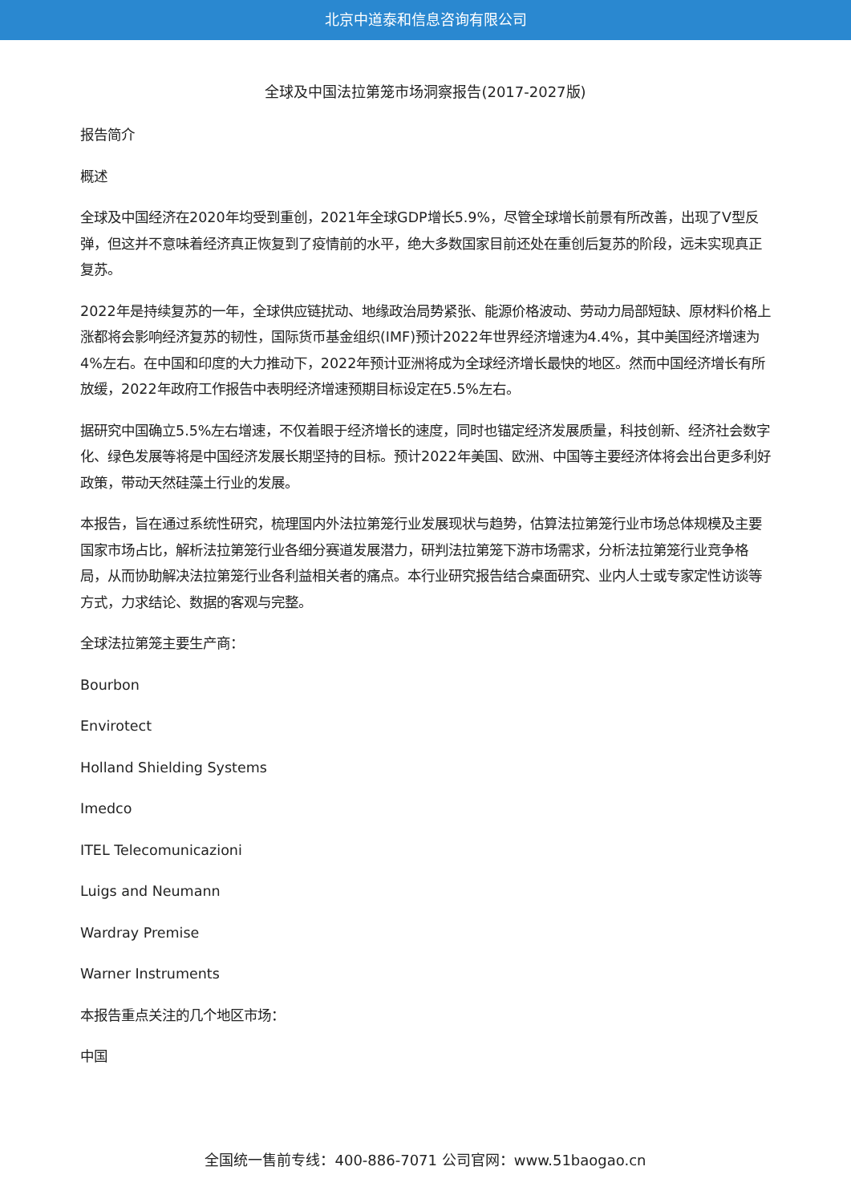北京中道泰和信息咨询有限公司
全球及中国法拉第笼市场洞察报告(2017-2027版)
报告简介
概述
全球及中国经济在2020年均受到重创，2021年全球GDP增长5.9%，尽管全球增长前景有所改善，出现了V型反弹，但这并不意味着经济真正恢复到了疫情前的水平，绝大多数国家目前还处在重创后复苏的阶段，远未实现真正复苏。
2022年是持续复苏的一年，全球供应链扰动、地缘政治局势紧张、能源价格波动、劳动力局部短缺、原材料价格上涨都将会影响经济复苏的韧性，国际货币基金组织(IMF)预计2022年世界经济增速为4.4%，其中美国经济增速为4%左右。在中国和印度的大力推动下，2022年预计亚洲将成为全球经济增长最快的地区。然而中国经济增长有所放缓，2022年政府工作报告中表明经济增速预期目标设定在5.5%左右。
据研究中国确立5.5%左右增速，不仅着眼于经济增长的速度，同时也锚定经济发展质量，科技创新、经济社会数字化、绿色发展等将是中国经济发展长期坚持的目标。预计2022年美国、欧洲、中国等主要经济体将会出台更多利好政策，带动天然硅藻土行业的发展。
本报告，旨在通过系统性研究，梳理国内外法拉第笼行业发展现状与趋势，估算法拉第笼行业市场总体规模及主要国家市场占比，解析法拉第笼行业各细分赛道发展潜力，研判法拉第笼下游市场需求，分析法拉第笼行业竞争格局，从而协助解决法拉第笼行业各利益相关者的痛点。本行业研究报告结合桌面研究、业内人士或专家定性访谈等方式，力求结论、数据的客观与完整。
全球法拉第笼主要生产商：
Bourbon
Envirotect
Holland Shielding Systems
Imedco
ITEL Telecomunicazioni
Luigs and Neumann
Wardray Premise
Warner Instruments
本报告重点关注的几个地区市场：
中国
全国统一售前专线：400-886-7071 公司官网：www.51baogao.cn